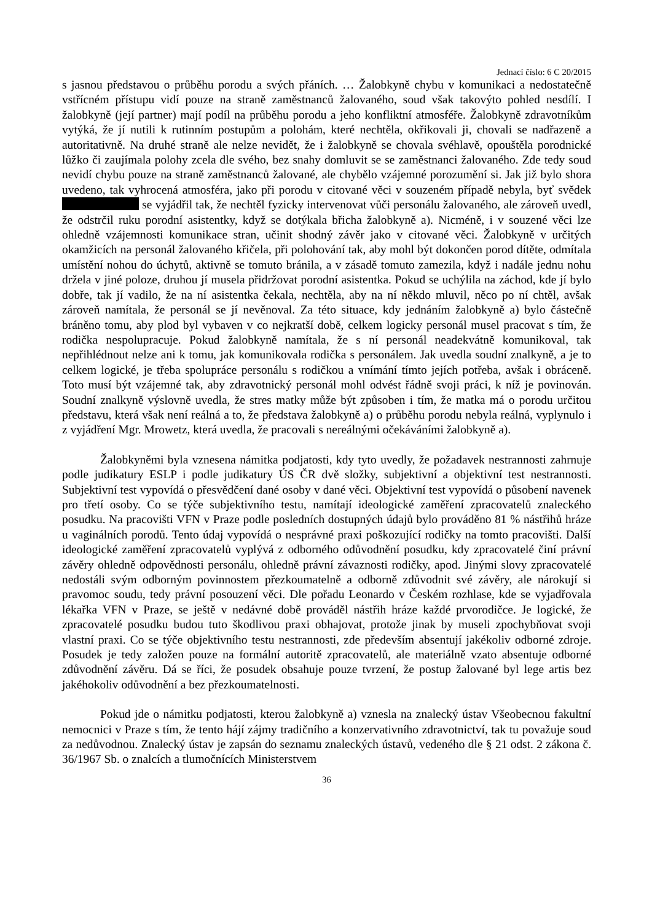Jednací číslo: 6 C 20/2015
s jasnou představou o průběhu porodu a svých přáních. … Žalobkyně chybu v komunikaci a nedostatečně vstřícném přístupu vidí pouze na straně zaměstnanců žalovaného, soud však takovýto pohled nesdílí. I žalobkyně (její partner) mají podíl na průběhu porodu a jeho konfliktní atmosféře. Žalobkyně zdravotníkům vytýká, že jí nutili k rutinním postupům a polohám, které nechtěla, okřikovali ji, chovali se nadřazeně a autoritativně. Na druhé straně ale nelze nevidět, že i žalobkyně se chovala svéhlavě, opouštěla porodnické lůžko či zaujímala polohy zcela dle svého, bez snahy domluvit se se zaměstnanci žalovaného. Zde tedy soud nevidí chybu pouze na straně zaměstnanců žalované, ale chybělo vzájemné porozumění si. Jak již bylo shora uvedeno, tak vyhrocená atmosféra, jako při porodu v citované věci v souzeném případě nebyla, byť svědek se vyjádřil tak, že nechtěl fyzicky intervenovat vůči personálu žalovaného, ale zároveň uvedl, že odstrčil ruku porodní asistentky, když se dotýkala břicha žalobkyně a). Nicméně, i v souzené věci lze ohledně vzájemnosti komunikace stran, učinit shodný závěr jako v citované věci. Žalobkyně v určitých okamžicích na personál žalovaného křičela, při polohování tak, aby mohl být dokončen porod dítěte, odmítala umístění nohou do úchytů, aktivně se tomuto bránila, a v zásadě tomuto zamezila, když i nadále jednu nohu držela v jiné poloze, druhou jí musela přidržovat porodní asistentka. Pokud se uchýlila na záchod, kde jí bylo dobře, tak jí vadilo, že na ní asistentka čekala, nechtěla, aby na ní někdo mluvil, něco po ní chtěl, avšak zároveň namítala, že personál se jí nevěnoval. Za této situace, kdy jednáním žalobkyně a) bylo částečně bráněno tomu, aby plod byl vybaven v co nejkratší době, celkem logicky personál musel pracovat s tím, že rodička nespolupracuje. Pokud žalobkyně namítala, že s ní personál neadekvátně komunikoval, tak nepřihlédnout nelze ani k tomu, jak komunikovala rodička s personálem. Jak uvedla soudní znalkyně, a je to celkem logické, je třeba spolupráce personálu s rodičkou a vnímání tímto jejích potřeba, avšak i obráceně. Toto musí být vzájemné tak, aby zdravotnický personál mohl odvést řádně svoji práci, k níž je povinován. Soudní znalkyně výslovně uvedla, že stres matky může být způsoben i tím, že matka má o porodu určitou představu, která však není reálná a to, že představa žalobkyně a) o průběhu porodu nebyla reálná, vyplynulo i z vyjádření Mgr. Mrowetz, která uvedla, že pracovali s nereálnými očekáváními žalobkyně a).
Žalobkyněmi byla vznesena námitka podjatosti, kdy tyto uvedly, že požadavek nestrannosti zahrnuje podle judikatury ESLP i podle judikatury ÚS ČR dvě složky, subjektivní a objektivní test nestrannosti. Subjektivní test vypovídá o přesvědčení dané osoby v dané věci. Objektivní test vypovídá o působení navenek pro třetí osoby. Co se týče subjektivního testu, namítají ideologické zaměření zpracovatelů znaleckého posudku. Na pracovišti VFN v Praze podle posledních dostupných údajů bylo prováděno 81 % nástřihů hráze u vaginálních porodů. Tento údaj vypovídá o nesprávné praxi poškozující rodičky na tomto pracovišti. Další ideologické zaměření zpracovatelů vyplývá z odborného odůvodnění posudku, kdy zpracovatelé činí právní závěry ohledně odpovědnosti personálu, ohledně právní závaznosti rodičky, apod. Jinými slovy zpracovatelé nedostáli svým odborným povinnostem přezkoumatelně a odborně zdůvodnit své závěry, ale nárokují si pravomoc soudu, tedy právní posouzení věci. Dle pořadu Leonardo v Českém rozhlase, kde se vyjadřovala lékařka VFN v Praze, se ještě v nedávné době prováděl nástřih hráze každé prvorodičce. Je logické, že zpracovatelé posudku budou tuto škodlivou praxi obhajovat, protože jinak by museli zpochybňovat svoji vlastní praxi. Co se týče objektivního testu nestrannosti, zde především absentují jakékoliv odborné zdroje. Posudek je tedy založen pouze na formální autoritě zpracovatelů, ale materiálně vzato absentuje odborné zdůvodnění závěru. Dá se říci, že posudek obsahuje pouze tvrzení, že postup žalované byl lege artis bez jakéhokoliv odůvodnění a bez přezkoumatelnosti.
Pokud jde o námitku podjatosti, kterou žalobkyně a) vznesla na znalecký ústav Všeobecnou fakultní nemocnici v Praze s tím, že tento hájí zájmy tradičního a konzervativního zdravotnictví, tak tu považuje soud za nedůvodnou. Znalecký ústav je zapsán do seznamu znaleckých ústavů, vedeného dle § 21 odst. 2 zákona č. 36/1967 Sb. o znalcích a tlumočnících Ministerstvem
36